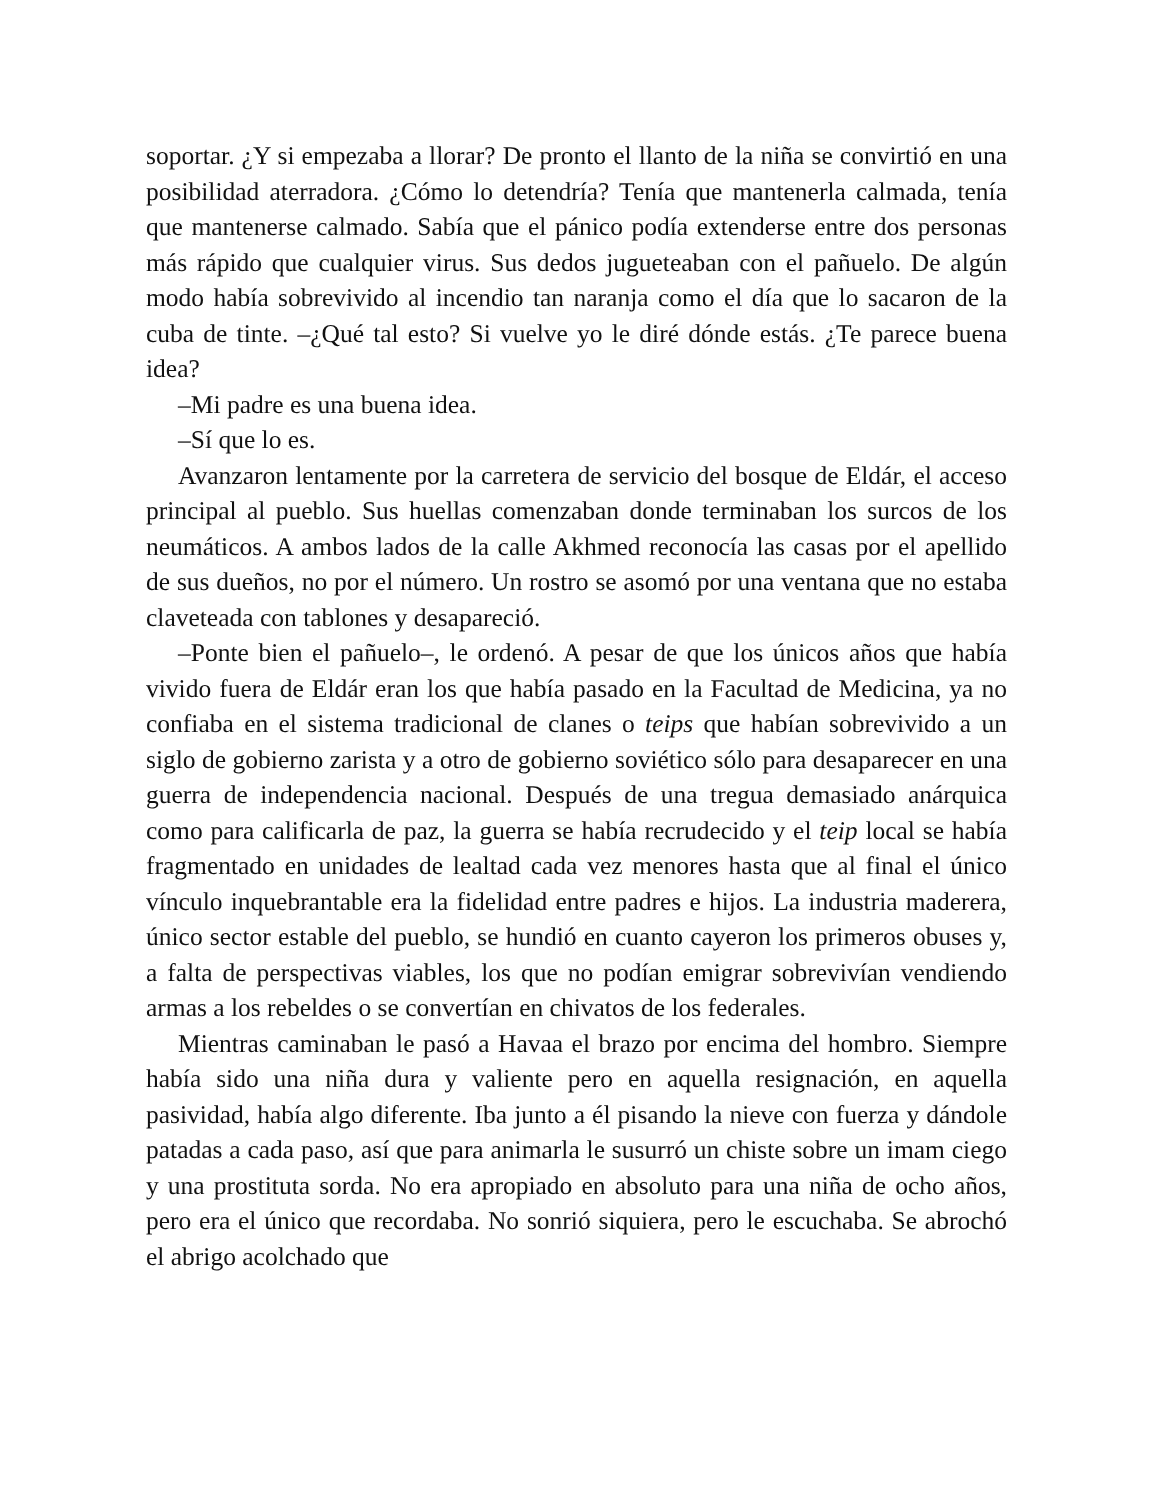soportar. ¿Y si empezaba a llorar? De pronto el llanto de la niña se convirtió en una posibilidad aterradora. ¿Cómo lo detendría? Tenía que mantenerla calmada, tenía que mantenerse calmado. Sabía que el pánico podía extenderse entre dos personas más rápido que cualquier virus. Sus dedos jugueteaban con el pañuelo. De algún modo había sobrevivido al incendio tan naranja como el día que lo sacaron de la cuba de tinte. –¿Qué tal esto? Si vuelve yo le diré dónde estás. ¿Te parece buena idea?
–Mi padre es una buena idea.
–Sí que lo es.
Avanzaron lentamente por la carretera de servicio del bosque de Eldár, el acceso principal al pueblo. Sus huellas comenzaban donde terminaban los surcos de los neumáticos. A ambos lados de la calle Akhmed reconocía las casas por el apellido de sus dueños, no por el número. Un rostro se asomó por una ventana que no estaba claveteada con tablones y desapareció.
–Ponte bien el pañuelo–, le ordenó. A pesar de que los únicos años que había vivido fuera de Eldár eran los que había pasado en la Facultad de Medicina, ya no confiaba en el sistema tradicional de clanes o teips que habían sobrevivido a un siglo de gobierno zarista y a otro de gobierno soviético sólo para desaparecer en una guerra de independencia nacional. Después de una tregua demasiado anárquica como para calificarla de paz, la guerra se había recrudecido y el teip local se había fragmentado en unidades de lealtad cada vez menores hasta que al final el único vínculo inquebrantable era la fidelidad entre padres e hijos. La industria maderera, único sector estable del pueblo, se hundió en cuanto cayeron los primeros obuses y, a falta de perspectivas viables, los que no podían emigrar sobrevivían vendiendo armas a los rebeldes o se convertían en chivatos de los federales.
Mientras caminaban le pasó a Havaa el brazo por encima del hombro. Siempre había sido una niña dura y valiente pero en aquella resignación, en aquella pasividad, había algo diferente. Iba junto a él pisando la nieve con fuerza y dándole patadas a cada paso, así que para animarla le susurró un chiste sobre un imam ciego y una prostituta sorda. No era apropiado en absoluto para una niña de ocho años, pero era el único que recordaba. No sonrió siquiera, pero le escuchaba. Se abrochó el abrigo acolchado que